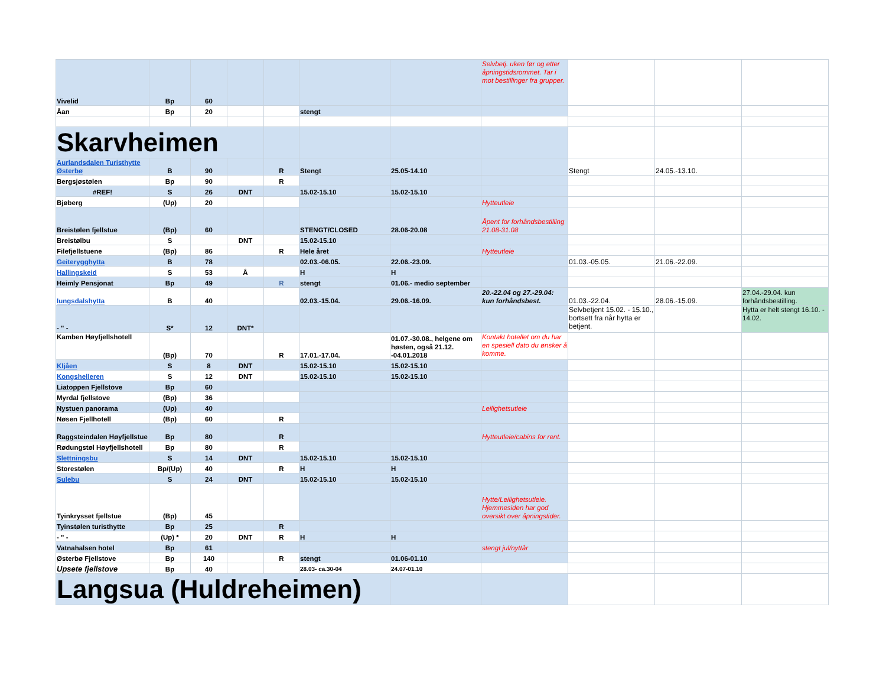| Vivelid | Bp | 60 | | | | | Selvbetj. uken før og etter åpningstidsrommet. Tar i mot bestillinger fra grupper. | | | |
| Åan | Bp | 20 | | | stengt | | | | | |
| Skarvheimen | | | | | | | | | | |
| Aurlandsdalen Turisthytte Østerbø | B | 90 | | R | Stengt | 25.05-14.10 | | Stengt | 24.05.-13.10. | |
| Bergsjøstølen | Bp | 90 | | R | | | | | | |
| #REF! | S | 26 | DNT | | 15.02-15.10 | 15.02-15.10 | | | | |
| Bjøberg | (Up) | 20 | | | | | Hytteutleie | | | |
| Breistølen fjellstue | (Bp) | 60 | | | STENGT/CLOSED | 28.06-20.08 | Åpent for forhåndsbestilling 21.08-31.08 | | | |
| Breistølbu | S | | DNT | | 15.02-15.10 | | | | | |
| Filefjellstuene | (Bp) | 86 | | R | Hele året | | Hytteutleie | | | |
| Geiterygghytta | B | 78 | | | 02.03.-06.05. | 22.06.-23.09. | | 01.03.-05.05. | 21.06.-22.09. | |
| Hallingskeid | S | 53 | Å | | H | H | | | | |
| Heimly Pensjonat | Bp | 49 | | R | stengt | 01.06.- medio september | | | | |
| Iungsdalshytta | B | 40 | | | 02.03.-15.04. | 29.06.-16.09. | 20.-22.04 og 27.-29.04: kun forhåndsbest. | 01.03.-22.04. | 28.06.-15.09. | 27.04.-29.04. kun forhåndsbestilling. |
| - " - | S* | 12 | DNT* | | | | | Selvbetjent 15.02. - 15.10., bortsett fra når hytta er betjent. | | Hytta er helt stengt 16.10. - 14.02. |
| Kamben Høyfjellshotell | (Bp) | 70 | | R | 17.01.-17.04. | 01.07.-30.08., helgene om høsten, også 21.12. -04.01.2018 | Kontakt hotellet om du har en spesiell dato du ønsker å komme. | | | |
| Kljåen | S | 8 | DNT | | 15.02-15.10 | 15.02-15.10 | | | | |
| Kongshelleren | S | 12 | DNT | | 15.02-15.10 | 15.02-15.10 | | | | |
| Liatoppen Fjellstove | Bp | 60 | | | | | | | | |
| Myrdal fjellstove | (Bp) | 36 | | | | | | | | |
| Nystuen panorama | (Up) | 40 | | | | | Leilighetsutleie | | | |
| Nøsen Fjellhotell | (Bp) | 60 | | R | | | | | | |
| Raggsteindalen Høyfjellstue | Bp | 80 | | R | | | Hytteutleie/cabins for rent. | | | |
| Rødungstøl Høyfjellshotell | Bp | 80 | | R | | | | | | |
| Slettningsbu | S | 14 | DNT | | 15.02-15.10 | 15.02-15.10 | | | | |
| Storestølen | Bp/(Up) | 40 | | R | H | H | | | | |
| Sulebu | S | 24 | DNT | | 15.02-15.10 | 15.02-15.10 | | | | |
| Tyinkrysset fjellstue | (Bp) | 45 | | | | | Hytte/Leilighetsutleie. Hjemmesiden har god oversikt over åpningstider. | | | |
| Tyinstølen turisthytte | Bp | 25 | | R | | | | | | |
| - " - | (Up) * | 20 | DNT | R | H | H | | | | |
| Vatnahalsen hotel | Bp | 61 | | | | | stengt jul/nyttår | | | |
| Østerbø Fjellstove | Bp | 140 | | R | stengt | 01.06-01.10 | | | | |
| Upsete fjellstove | Bp | 40 | | | 28.03- ca.30-04 | 24.07-01.10 | | | | |
| Langsua (Huldreheimen) | | | | | | | | | | |